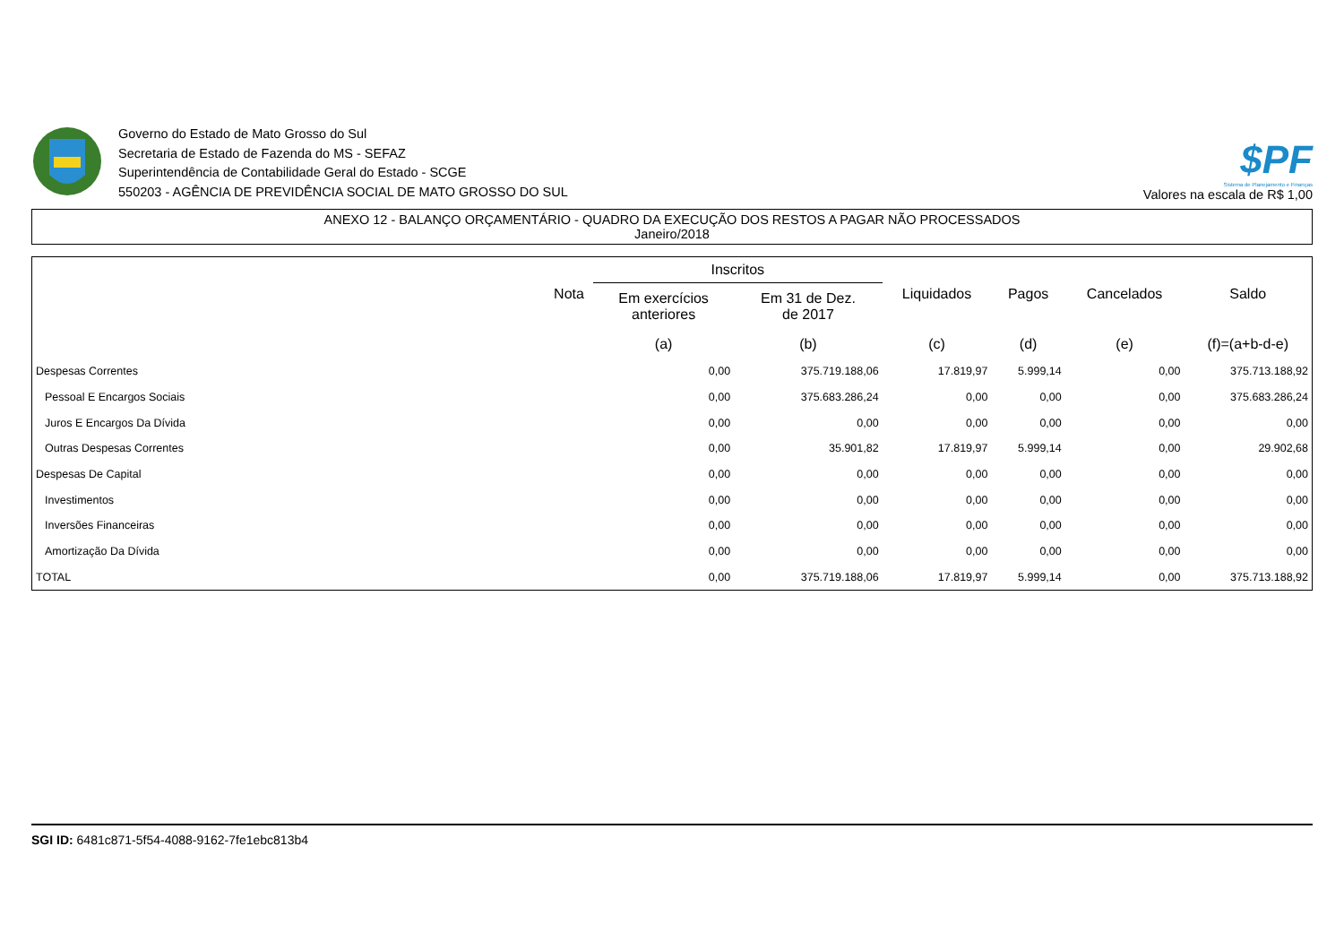Governo do Estado de Mato Grosso do Sul
Secretaria de Estado de Fazenda do MS - SEFAZ
Superintendência de Contabilidade Geral do Estado - SCGE
550203 - AGÊNCIA DE PREVIDÊNCIA SOCIAL DE MATO GROSSO DO SUL
$PF
Sistema de Planejamento e Finanças
Valores na escala de R$ 1,00
ANEXO 12 - BALANÇO ORÇAMENTÁRIO - QUADRO DA EXECUÇÃO DOS RESTOS A PAGAR NÃO PROCESSADOS
Janeiro/2018
| | Nota | Inscritos | | Liquidados | Pagos | Cancelados | Saldo |
| --- | --- | --- | --- | --- | --- | --- | --- |
| | | Em exercícios anteriores | Em 31 de Dez. de 2017 | | | | |
| | | (a) | (b) | (c) | (d) | (e) | (f)=(a+b-d-e) |
| Despesas Correntes | | 0,00 | 375.719.188,06 | 17.819,97 | 5.999,14 | 0,00 | 375.713.188,92 |
| Pessoal E Encargos Sociais | | 0,00 | 375.683.286,24 | 0,00 | 0,00 | 0,00 | 375.683.286,24 |
| Juros E Encargos Da Dívida | | 0,00 | 0,00 | 0,00 | 0,00 | 0,00 | 0,00 |
| Outras Despesas Correntes | | 0,00 | 35.901,82 | 17.819,97 | 5.999,14 | 0,00 | 29.902,68 |
| Despesas De Capital | | 0,00 | 0,00 | 0,00 | 0,00 | 0,00 | 0,00 |
| Investimentos | | 0,00 | 0,00 | 0,00 | 0,00 | 0,00 | 0,00 |
| Inversões Financeiras | | 0,00 | 0,00 | 0,00 | 0,00 | 0,00 | 0,00 |
| Amortização Da Dívida | | 0,00 | 0,00 | 0,00 | 0,00 | 0,00 | 0,00 |
| TOTAL | | 0,00 | 375.719.188,06 | 17.819,97 | 5.999,14 | 0,00 | 375.713.188,92 |
SGI ID: 6481c871-5f54-4088-9162-7fe1ebc813b4